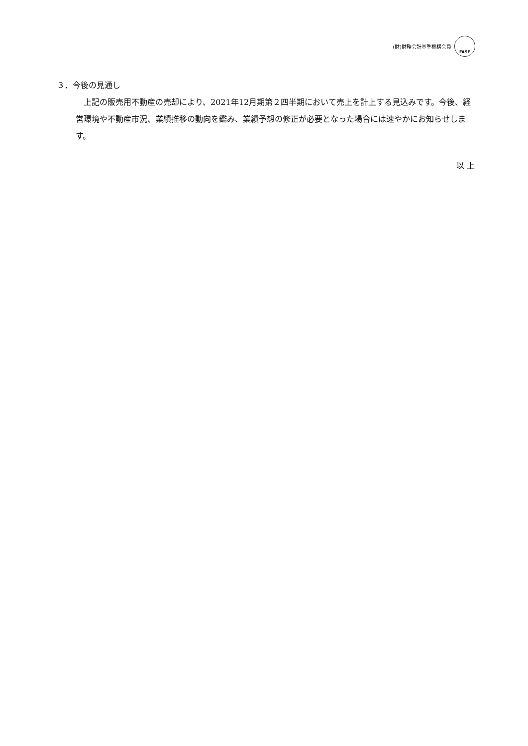(財)財務会計基準機構会員
FASF
３．今後の見通し
上記の販売用不動産の売却により、2021年12月期第２四半期において売上を計上する見込みです。今後、経営環境や不動産市況、業績推移の動向を鑑み、業績予想の修正が必要となった場合には速やかにお知らせします。
以 上